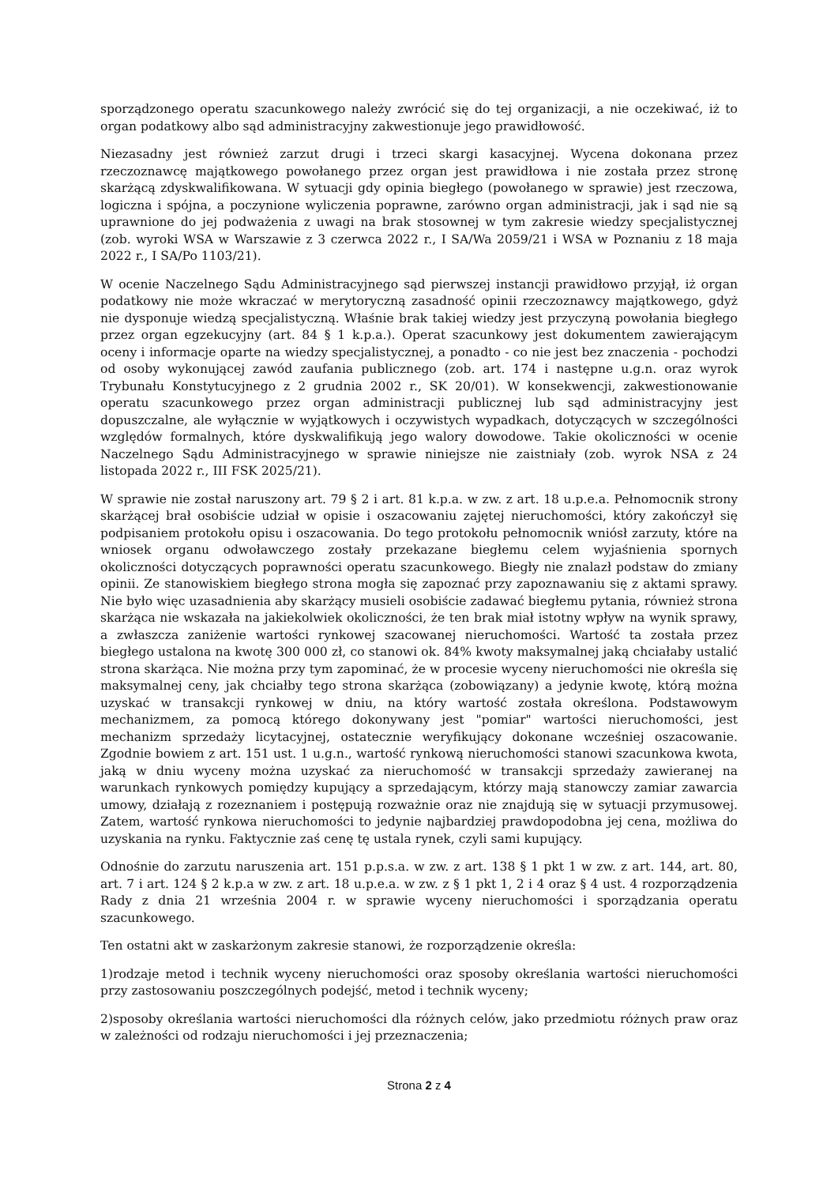sporządzonego operatu szacunkowego należy zwrócić się do tej organizacji, a nie oczekiwać, iż to organ podatkowy albo sąd administracyjny zakwestionuje jego prawidłowość.
Niezasadny jest również zarzut drugi i trzeci skargi kasacyjnej. Wycena dokonana przez rzeczoznawcę majątkowego powołanego przez organ jest prawidłowa i nie została przez stronę skarżącą zdyskwalifikowana. W sytuacji gdy opinia biegłego (powołanego w sprawie) jest rzeczowa, logiczna i spójna, a poczynione wyliczenia poprawne, zarówno organ administracji, jak i sąd nie są uprawnione do jej podważenia z uwagi na brak stosownej w tym zakresie wiedzy specjalistycznej (zob. wyroki WSA w Warszawie z 3 czerwca 2022 r., I SA/Wa 2059/21 i WSA w Poznaniu z 18 maja 2022 r., I SA/Po 1103/21).
W ocenie Naczelnego Sądu Administracyjnego sąd pierwszej instancji prawidłowo przyjął, iż organ podatkowy nie może wkraczać w merytoryczną zasadność opinii rzeczoznawcy majątkowego, gdyż nie dysponuje wiedzą specjalistyczną. Właśnie brak takiej wiedzy jest przyczyną powołania biegłego przez organ egzekucyjny (art. 84 § 1 k.p.a.). Operat szacunkowy jest dokumentem zawierającym oceny i informacje oparte na wiedzy specjalistycznej, a ponadto - co nie jest bez znaczenia - pochodzi od osoby wykonującej zawód zaufania publicznego (zob. art. 174 i następne u.g.n. oraz wyrok Trybunału Konstytucyjnego z 2 grudnia 2002 r., SK 20/01). W konsekwencji, zakwestionowanie operatu szacunkowego przez organ administracji publicznej lub sąd administracyjny jest dopuszczalne, ale wyłącznie w wyjątkowych i oczywistych wypadkach, dotyczących w szczególności względów formalnych, które dyskwalifikują jego walory dowodowe. Takie okoliczności w ocenie Naczelnego Sądu Administracyjnego w sprawie niniejsze nie zaistniały (zob. wyrok NSA z 24 listopada 2022 r., III FSK 2025/21).
W sprawie nie został naruszony art. 79 § 2 i art. 81 k.p.a. w zw. z art. 18 u.p.e.a. Pełnomocnik strony skarżącej brał osobiście udział w opisie i oszacowaniu zajętej nieruchomości, który zakończył się podpisaniem protokołu opisu i oszacowania. Do tego protokołu pełnomocnik wniósł zarzuty, które na wniosek organu odwoławczego zostały przekazane biegłemu celem wyjaśnienia spornych okoliczności dotyczących poprawności operatu szacunkowego. Biegły nie znalazł podstaw do zmiany opinii. Ze stanowiskiem biegłego strona mogła się zapoznać przy zapoznawaniu się z aktami sprawy. Nie było więc uzasadnienia aby skarżący musieli osobiście zadawać biegłemu pytania, również strona skarżąca nie wskazała na jakiekolwiek okoliczności, że ten brak miał istotny wpływ na wynik sprawy, a zwłaszcza zaniżenie wartości rynkowej szacowanej nieruchomości. Wartość ta została przez biegłego ustalona na kwotę 300 000 zł, co stanowi ok. 84% kwoty maksymalnej jaką chciałaby ustalić strona skarżąca. Nie można przy tym zapominać, że w procesie wyceny nieruchomości nie określa się maksymalnej ceny, jak chciałby tego strona skarżąca (zobowiązany) a jedynie kwotę, którą można uzyskać w transakcji rynkowej w dniu, na który wartość została określona. Podstawowym mechanizmem, za pomocą którego dokonywany jest "pomiar" wartości nieruchomości, jest mechanizm sprzedaży licytacyjnej, ostatecznie weryfikujący dokonane wcześniej oszacowanie. Zgodnie bowiem z art. 151 ust. 1 u.g.n., wartość rynkową nieruchomości stanowi szacunkowa kwota, jaką w dniu wyceny można uzyskać za nieruchomość w transakcji sprzedaży zawieranej na warunkach rynkowych pomiędzy kupujący a sprzedającym, którzy mają stanowczy zamiar zawarcia umowy, działają z rozeznaniem i postępują rozważnie oraz nie znajdują się w sytuacji przymusowej. Zatem, wartość rynkowa nieruchomości to jedynie najbardziej prawdopodobna jej cena, możliwa do uzyskania na rynku. Faktycznie zaś cenę tę ustala rynek, czyli sami kupujący.
Odnośnie do zarzutu naruszenia art. 151 p.p.s.a. w zw. z art. 138 § 1 pkt 1 w zw. z art. 144, art. 80, art. 7 i art. 124 § 2 k.p.a w zw. z art. 18 u.p.e.a. w zw. z § 1 pkt 1, 2 i 4 oraz § 4 ust. 4 rozporządzenia Rady z dnia 21 września 2004 r. w sprawie wyceny nieruchomości i sporządzania operatu szacunkowego.
Ten ostatni akt w zaskarżonym zakresie stanowi, że rozporządzenie określa:
1)rodzaje metod i technik wyceny nieruchomości oraz sposoby określania wartości nieruchomości przy zastosowaniu poszczególnych podejść, metod i technik wyceny;
2)sposoby określania wartości nieruchomości dla różnych celów, jako przedmiotu różnych praw oraz w zależności od rodzaju nieruchomości i jej przeznaczenia;
Strona 2 z 4